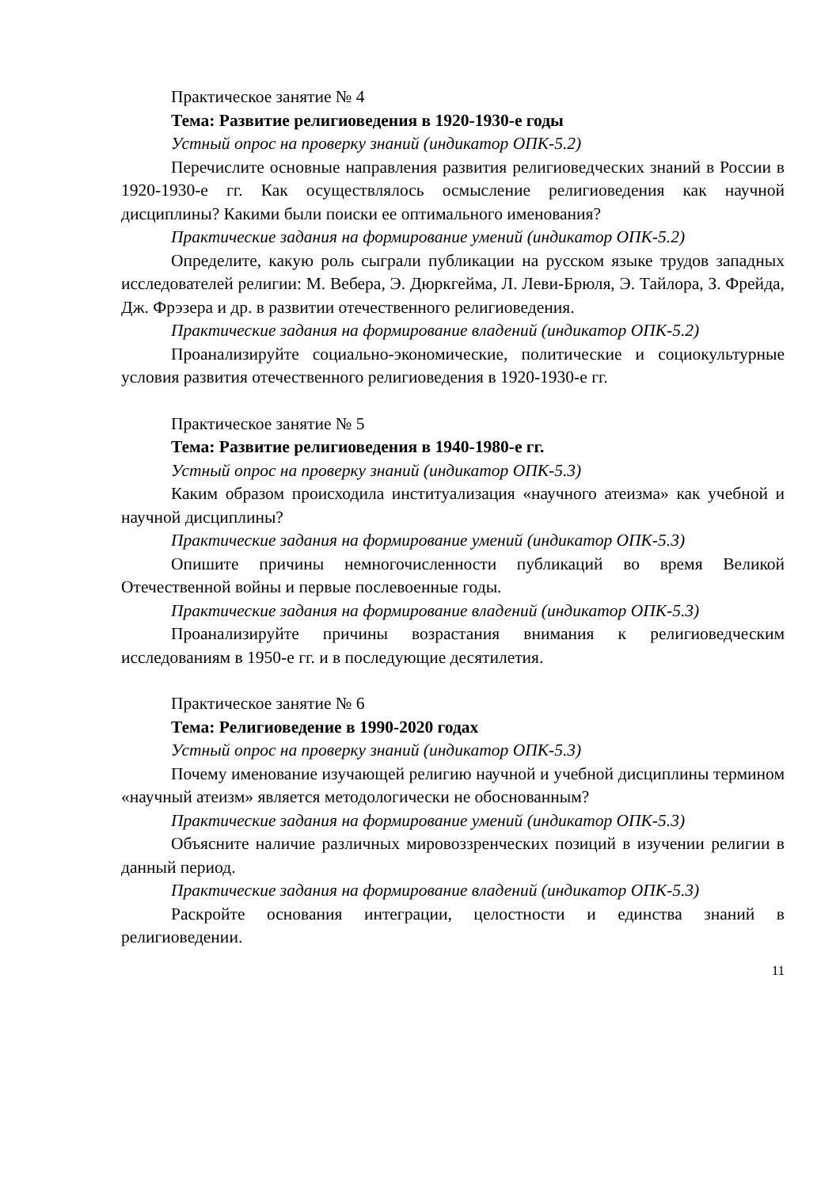Практическое занятие № 4
Тема: Развитие религиоведения в 1920-1930-е годы
Устный опрос на проверку знаний (индикатор ОПК-5.2)
Перечислите основные направления развития религиоведческих знаний в России в 1920-1930-е гг. Как осуществлялось осмысление религиоведения как научной дисциплины? Какими были поиски ее оптимального именования?
Практические задания на формирование умений (индикатор ОПК-5.2)
Определите, какую роль сыграли публикации на русском языке трудов западных исследователей религии: М. Вебера, Э. Дюркгейма, Л. Леви-Брюля, Э. Тайлора, З. Фрейда, Дж. Фрэзера и др. в развитии отечественного религиоведения.
Практические задания на формирование владений (индикатор ОПК-5.2)
Проанализируйте социально-экономические, политические и социокультурные условия развития отечественного религиоведения в 1920-1930-е гг.
Практическое занятие № 5
Тема: Развитие религиоведения в 1940-1980-е гг.
Устный опрос на проверку знаний (индикатор ОПК-5.3)
Каким образом происходила институализация «научного атеизма» как учебной и научной дисциплины?
Практические задания на формирование умений (индикатор ОПК-5.3)
Опишите причины немногочисленности публикаций во время Великой Отечественной войны и первые послевоенные годы.
Практические задания на формирование владений (индикатор ОПК-5.3)
Проанализируйте причины возрастания внимания к религиоведческим исследованиям в 1950-е гг. и в последующие десятилетия.
Практическое занятие № 6
Тема: Религиоведение в 1990-2020 годах
Устный опрос на проверку знаний (индикатор ОПК-5.3)
Почему именование изучающей религию научной и учебной дисциплины термином «научный атеизм» является методологически не обоснованным?
Практические задания на формирование умений (индикатор ОПК-5.3)
Объясните наличие различных мировоззренческих позиций в изучении религии в данный период.
Практические задания на формирование владений (индикатор ОПК-5.3)
Раскройте основания интеграции, целостности и единства знаний в религиоведении.
11